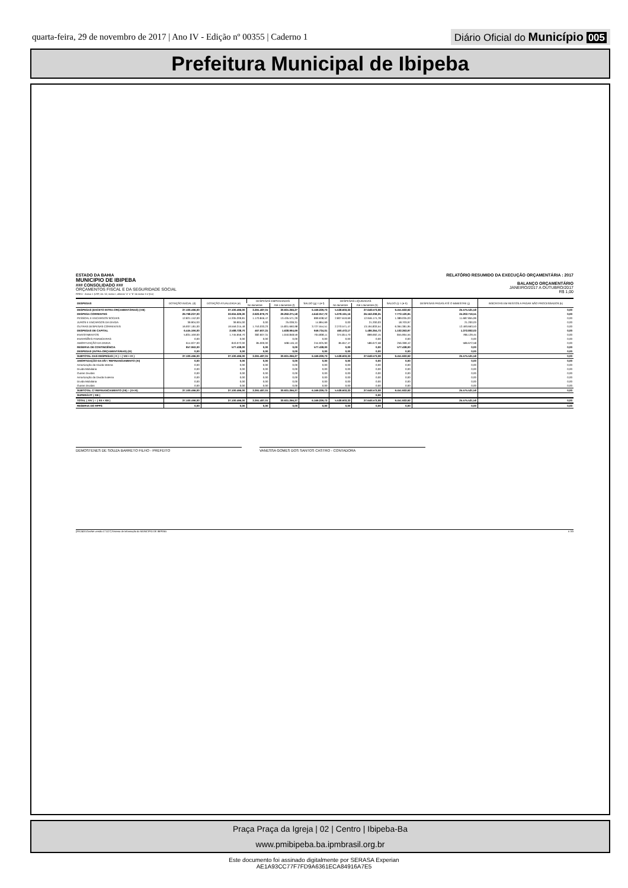quarta-feira, 29 de novembro de 2017 | Ano IV - Edição nº 00355 | Caderno 1
Diário Oficial do Município 005
Prefeitura Municipal de Ibipeba
ESTADO DA BAHIA
MUNICIPIO DE IBIPEBA
### CONSOLIDADO ###
ORÇAMENTOS FISCAL E DA SEGURIDADE SOCIAL
RREO - Anexo 1 (LRF, Art. 52, inciso I, alíneas "a" e "b" do inciso II e §1o)
RELATÓRIO RESUMIDO DA EXECUÇÃO ORÇAMENTÁRIA : 2017
BALANÇO ORÇAMENTÁRIO
JANEIRO/2017 A OUTUBRO/2017
R$ 1,00
| DESPESAS | DOTAÇÃO INICIAL (d) | DOTAÇÃO ATUALIZADA (e) | DESPESAS EMPENHADAS | | SALDO (g) = (e-f) | DESPESAS LIQUIDADAS | | SALDO (i) = (e-h) | DESPESAS PAGAS ATÉ O BIMESTRE (j) | INSCRITAS EM RESTOS A PAGAR NÃO PROCESSADOS (k) |
| --- | --- | --- | --- | --- | --- | --- | --- | --- | --- | --- |
| | | | No Bimestre | Até o Bimestre (f) | | No Bimestre | Até o Bimestre (h) | | | |
| DESPESAS (EXCETO INTRA-ORÇAMENTÁRIAS) (VIII) | 37.100.496,00 | 37.100.496,00 | 3.391.487,01 | 30.931.266,27 | 6.169.229,73 | 5.538.603,33 | 27.648.573,08 | 9.451.922,92 | 25.575.521,58 | 0,00 |
| DESPESA CORRENTES | 29.798.237,00 | 33.934.329,30 | 2.923.879,70 | 29.292.271,58 | 4.642.057,72 | 5.078.191,16 | 26.162.208,35 | 7.772.120,95 | 24.202.719,55 | 0,00 |
| PESSOAL E ENCARGOS SOCIAIS | 12.821.152,00 | 14.335.209,81 | 1.170.846,47 | 13.435.571,29 | 899.638,52 | 2.807.619,69 | 12.946.174,78 | 1.389.035,03 | 11.687.855,99 | 0,00 |
| JUROS E ENCARGOS DA DIVIDA | 39.904,00 | 39.904,00 | 0,00 | 25.039,31 | 14.864,69 | 0,00 | 21.200,03 | 18.703,97 | 21.200,03 | 0,00 |
| OUTRAS DESPESAS CORRENTES | 16.937.181,00 | 19.559.215,49 | 1.753.033,23 | 15.831.660,98 | 3.727.554,51 | 2.270.571,47 | 13.194.833,54 | 6.364.381,95 | 12.493.663,53 | 0,00 |
| DESPESAS DE CAPITAL | 6.445.196,00 | 2.588.728,70 | 467.607,31 | 1.638.994,69 | 949.734,01 | 460.472,17 | 1.486.364,73 | 1.102.363,97 | 1.372.802,03 | 0,00 |
| INVESTIMENTOS | 5.831.169,00 | 1.745.656,70 | 382.607,31 | 1.040.848,59 | 704.808,11 | 374.814,70 | 899.692,15 | 845.964,55 | 786.129,45 | 0,00 |
| INVERSÕES FINANCEIRAS | 0,00 | 0,00 | 0,00 | 0,00 | 0,00 | 0,00 | 0,00 | 0,00 | 0,00 | 0,00 |
| AMORTIZAÇÃO DA DIVIDA | 614.027,00 | 843.072,00 | 85.000,00 | 598.146,10 | 244.925,90 | 85.657,47 | 586.672,58 | 256.399,42 | 586.672,58 | 0,00 |
| RESERVA DE CONTINGÊNCIA | 857.063,00 | 577.438,00 | 0,00 | 0,00 | 577.438,00 | 0,00 | 0,00 | 577.438,00 | 0,00 | 0,00 |
| DESPESAS (INTRA-ORÇAMENTÁRIAS) (IX) | 0,00 | 0,00 | 0,00 | 0,00 | 0,00 | 0,00 | 0,00 | 0,00 | 0,00 | 0,00 |
| SUBTOTAL DAS DESPESAS ( X ) = ( VIII + IX ) | 37.100.496,00 | 37.100.496,00 | 3.391.487,01 | 30.931.266,27 | 6.169.229,73 | 5.538.603,33 | 27.648.573,08 | 9.451.922,92 | 25.575.521,58 | 0,00 |
| AMORTIZAÇÃO DA DÍV / REFINANCIAMENTO (XI) | 0,00 | 0,00 | 0,00 | 0,00 | 0,00 | 0,00 | 0,00 | 0,00 | 0,00 | 0,00 |
| Amortização da Dívida Interna | 0,00 | 0,00 | 0,00 | 0,00 | 0,00 | 0,00 | 0,00 | 0,00 | 0,00 | 0,00 |
| Dívida Mobiliária | 0,00 | 0,00 | 0,00 | 0,00 | 0,00 | 0,00 | 0,00 | 0,00 | 0,00 | 0,00 |
| Outras Dívidas | 0,00 | 0,00 | 0,00 | 0,00 | 0,00 | 0,00 | 0,00 | 0,00 | 0,00 | 0,00 |
| Amortização da Dívida Externa | 0,00 | 0,00 | 0,00 | 0,00 | 0,00 | 0,00 | 0,00 | 0,00 | 0,00 | 0,00 |
| Dívida Mobiliária | 0,00 | 0,00 | 0,00 | 0,00 | 0,00 | 0,00 | 0,00 | 0,00 | 0,00 | 0,00 |
| Outras Dívidas | 0,00 | 0,00 | 0,00 | 0,00 | 0,00 | 0,00 | 0,00 | 0,00 | 0,00 | 0,00 |
| SUBTOTAL C/ REFINANCIAMENTO (XII) = (X+XI) | 37.100.496,00 | 37.100.496,00 | 3.391.487,01 | 30.931.266,27 | 6.169.229,73 | 5.538.603,33 | 27.648.573,08 | 9.451.922,92 | 25.575.521,58 | 0,00 |
| SUPERÁVIT ( XIII ) | | | | | | | 0,00 | | | |
| TOTAL ( XIV ) = ( XII + XIII ) | 37.100.496,00 | 37.100.496,00 | 3.391.487,01 | 30.931.266,27 | 6.169.229,73 | 5.538.603,33 | 27.648.573,08 | 9.451.922,92 | 25.575.521,58 | 0,00 |
| RESERVA DO RPPS | 0,00 | 0,00 | 0,00 | 0,00 | 0,00 | 0,00 | 0,00 | 0,00 | 0,00 | 0,00 |
DEMOSTENES DE SOUZA BARRETO FILHO - PREFEITO VANESSA GOMES DOS SANTOS CASTRO - CONTADORA
[2912400:GovNet versão:171127] Sistema de Informação do MUNICIPIO DE IBIPEBA # 3/3
Praça Praça da Igreja | 02 | Centro | Ibipeba-Ba
www.pmibipeba.ba.ipmbrasil.org.br
Este documento foi assinado digitalmente por SERASA Experian
AE1A93CC77F7FD9A6361ECA84916A7E5